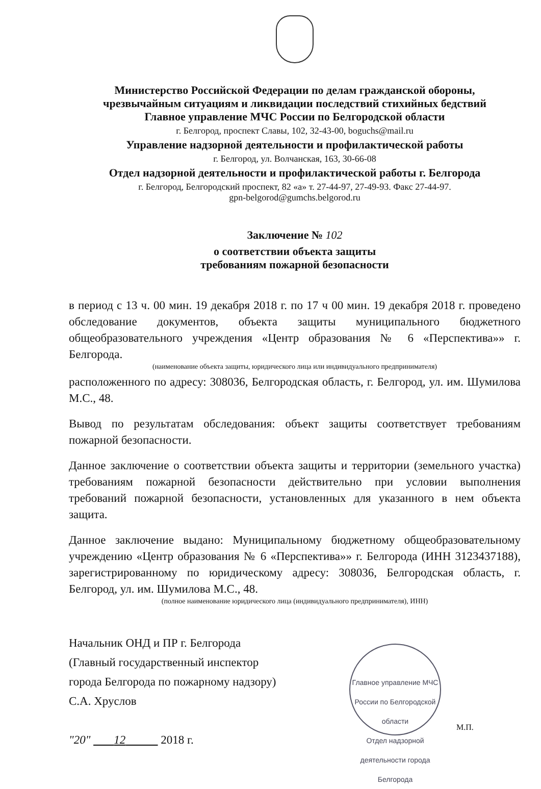Министерство Российской Федерации по делам гражданской обороны,
чрезвычайным ситуациям и ликвидации последствий стихийных бедствий
Главное управление МЧС России по Белгородской области
г. Белгород, проспект Славы, 102, 32-43-00, boguchs@mail.ru
Управление надзорной деятельности и профилактической работы
г. Белгород, ул. Волчанская, 163, 30-66-08
Отдел надзорной деятельности и профилактической работы г. Белгорода
г. Белгород, Белгородский проспект, 82 «а» т. 27-44-97, 27-49-93. Факс 27-44-97.
gpn-belgorod@gumchs.belgorod.ru
Заключение № 102
о соответствии объекта защиты
требованиям пожарной безопасности
в период с 13 ч. 00 мин. 19 декабря 2018 г. по 17 ч 00 мин. 19 декабря 2018 г. проведено обследование документов, объекта защиты муниципального бюджетного общеобразовательного учреждения «Центр образования № 6 «Перспектива»» г. Белгорода.
(наименование объекта защиты, юридического лица или индивидуального предпринимателя)
расположенного по адресу: 308036, Белгородская область, г. Белгород, ул. им. Шумилова М.С., 48.
Вывод по результатам обследования: объект защиты соответствует требованиям пожарной безопасности.
Данное заключение о соответствии объекта защиты и территории (земельного участка) требованиям пожарной безопасности действительно при условии выполнения требований пожарной безопасности, установленных для указанного в нем объекта защита.
Данное заключение выдано: Муниципальному бюджетному общеобразовательному учреждению «Центр образования № 6 «Перспектива»» г. Белгорода (ИНН 3123437188), зарегистрированному по юридическому адресу: 308036, Белгородская область, г. Белгород, ул. им. Шумилова М.С., 48.
(полное наименование юридического лица (индивидуального предпринимателя), ИНН)
Начальник ОНД и ПР г. Белгорода
(Главный государственный инспектор
города Белгорода по пожарному надзору)
С.А. Хруслов
"20" 12 2018 г.
Главное управление МЧС России по Белгородской области
Отдел надзорной деятельности города Белгорода
М.П.